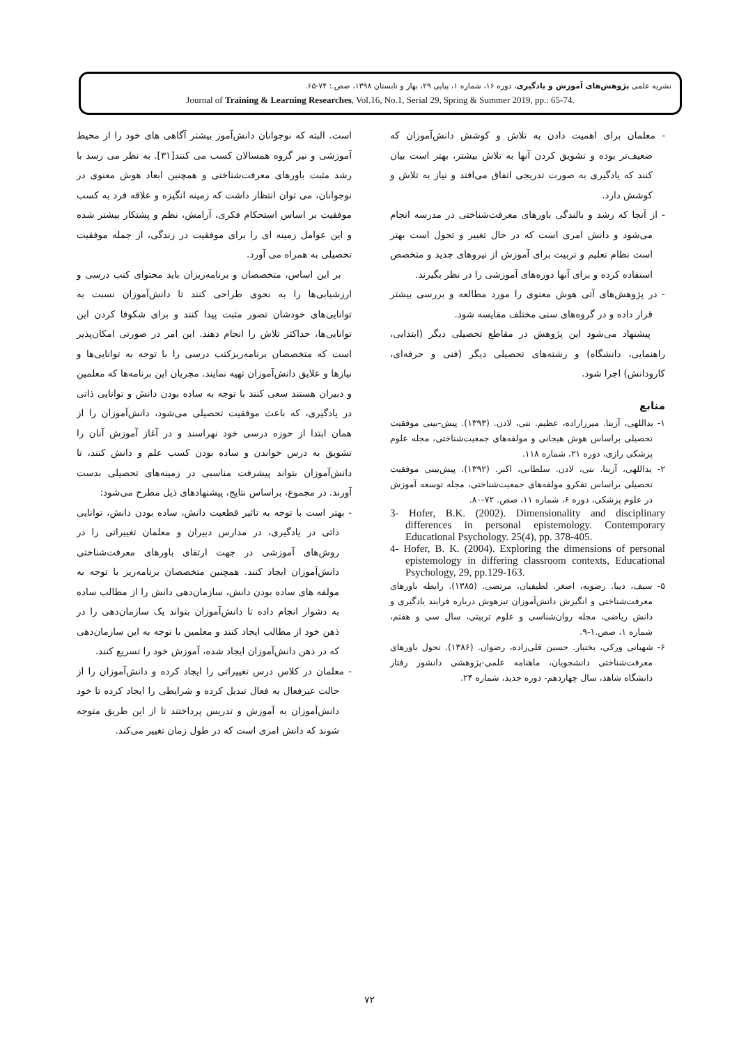نشریه علمی پژوهش‌های آموزش و یادگیری، دوره ۱۶، شماره ۱، پیاپی ۲۹، بهار و تابستان ۱۳۹۸، صص.: ۷۴-۶۵.
Journal of Training & Learning Researches, Vol.16, No.1, Serial 29, Spring & Summer 2019, pp.: 65-74.
است. البته که نوجوانان دانش‌آموز بیشتر آگاهی های خود را از محیط آموزشی و نیز گروه همسالان کسب می کنند[۳۱]. به نظر می رسد با رشد مثبت باورهای معرفت‌شناختی و همچنین ابعاد هوش معنوی در نوجوانان، می توان انتظار داشت که زمینه انگیزه و علاقه فرد به کسب موفقیت بر اساس استحکام فکری، آرامش، نظم و پشتکار بیشتر شده و این عوامل زمینه ای را برای موفقیت در زندگی، از جمله موفقیت تحصیلی به همراه می آورد.
بر این اساس، متخصصان و برنامه‌ریزان باید محتوای کتب درسی و ارزشیابی‌ها را به نحوی طراحی کنند تا دانش‌آموزان نسبت به توانایی‌های خودشان تصور مثبت پیدا کنند و برای شکوفا کردن این توانایی‌ها، حداکثر تلاش را انجام دهند. این امر در صورتی امکان‌پذیر است که متخصصان برنامه‌ریزکتب درسی را با توجه به توانایی‌ها و نیازها و علایق دانش‌آموزان تهیه نمایند. مجریان این برنامه‌ها که معلمین و دبیران هستند سعی کنند با توجه به ساده بودن دانش و توانایی ذاتی در یادگیری، که باعث موفقیت تحصیلی می‌شود، دانش‌آموزان را از همان ابتدا از حوزه درسی خود نهراسند و در آغاز آموزش آنان را تشویق به درس خواندن و ساده بودن کسب علم و دانش کنند، تا دانش‌آموزان بتواند پیشرفت مناسبی در زمینه‌های تحصیلی بدست آورند. در مجموع، براساس نتایج، پیشنهادهای ذیل مطرح می‌شود:
- بهتر است با توجه به تاثیر قطعیت دانش، ساده بودن دانش، توانایی ذاتی در یادگیری، در مدارس دبیران و معلمان تغییراتی را در روش‌های آموزشی در جهت ارتقای باورهای معرفت‌شناختی دانش‌آموزان ایجاد کنند. همچنین متخصصان برنامه‌ریز با توجه به مولفه های ساده بودن دانش، سازمان‌دهی دانش را از مطالب ساده به دشوار انجام داده تا دانش‌آموزان بتواند یک سازمان‌دهی را در ذهن خود از مطالب ایجاد کنند و معلمین با توجه به این سازمان‌دهی که در ذهن دانش‌آموزان ایجاد شده، آموزش خود را تسریع کنند.
- معلمان در کلاس درس تغییراتی را ایجاد کرده و دانش‌آموزان را از حالت غیرفعال به فعال تبدیل کرده و شرایطی را ایجاد کرده تا خود دانش‌آموزان به آموزش و تدریس پرداختند تا از این طریق متوجه شوند که دانش امری است که در طول زمان تغییر می‌کند.
- معلمان برای اهمیت دادن به تلاش و کوشش دانش‌آموزان که ضعیف‌تر بوده و تشویق کردن آنها به تلاش بیشتر، بهتر است بیان کنند که یادگیری به صورت تدریجی اتفاق می‌افتد و نیاز به تلاش و کوشش دارد.
- از آنجا که رشد و بالندگی باورهای معرفت‌شناختی در مدرسه انجام می‌شود و دانش امری است که در حال تغییر و تحول است بهتر است نظام تعلیم و تربیت برای آموزش از نیروهای جدید و متخصص استفاده کرده و برای آنها دوره‌های آموزشی را در نظر بگیرند.
- در پژوهش‌های آتی هوش معنوی را مورد مطالعه و بررسی بیشتر قرار داده و در گروه‌های سنی مختلف مقایسه شود.
پیشنهاد می‌شود این پژوهش در مقاطع تحصیلی دیگر (ابتدایی، راهنمایی، دانشگاه) و رشته‌های تحصیلی دیگر (فنی و حرفه‌ای، کارودانش) اجرا شود.
منابع
۱- یداللهی، آزیتا. میرزازاده، عظیم. نتی، لادن. (۱۳۹۳). پیش-بینی موفقیت تحصیلی براساس هوش هیجانی و مولفه‌های جمعیت‌شناختی، مجله علوم پزشکی رازی، دوره ۲۱، شماره ۱۱۸.
۲- یداللهی، آزیتا. نتی، لادن. سلطانی، اکبر. (۱۳۹۲). پیش‌بینی موفقیت تحصیلی براساس تفکرو مولفه‌های جمعیت‌شناختی، مجله توسعه آموزش در علوم پزشکی، دوره ۶، شماره ۱۱، صص. ۷۲-۸۰.
3- Hofer, B.K. (2002). Dimensionality and disciplinary differences in personal epistemology. Contemporary Educational Psychology. 25(4), pp. 378-405.
4- Hofer, B. K. (2004). Exploring the dimensions of personal epistemology in differing classroom contexts, Educational Psychology, 29, pp.129-163.
۵- سیف، دیبا. رضویه، اصغر. لطیفیان، مرتضی. (۱۳۸۵). رابطه باورهای معرفت‌شناختی و انگیزش دانش‌آموزان تیزهوش درباره فرایند یادگیری و دانش ریاضی، مجله روان‌شناسی و علوم تربیتی، سال سی و هفتم، شماره ۱، صص.۱-۹.
۶- شهبانی ورکی، بختیار. حسین قلی‌زاده، رضوان. (۱۳۸۶). تحول باورهای معرفت‌شناختی دانشجویان، ماهنامه علمی-پژوهشی دانشور رفتار دانشگاه شاهد، سال چهاردهم- دوره جدید، شماره ۲۴.
۷۲